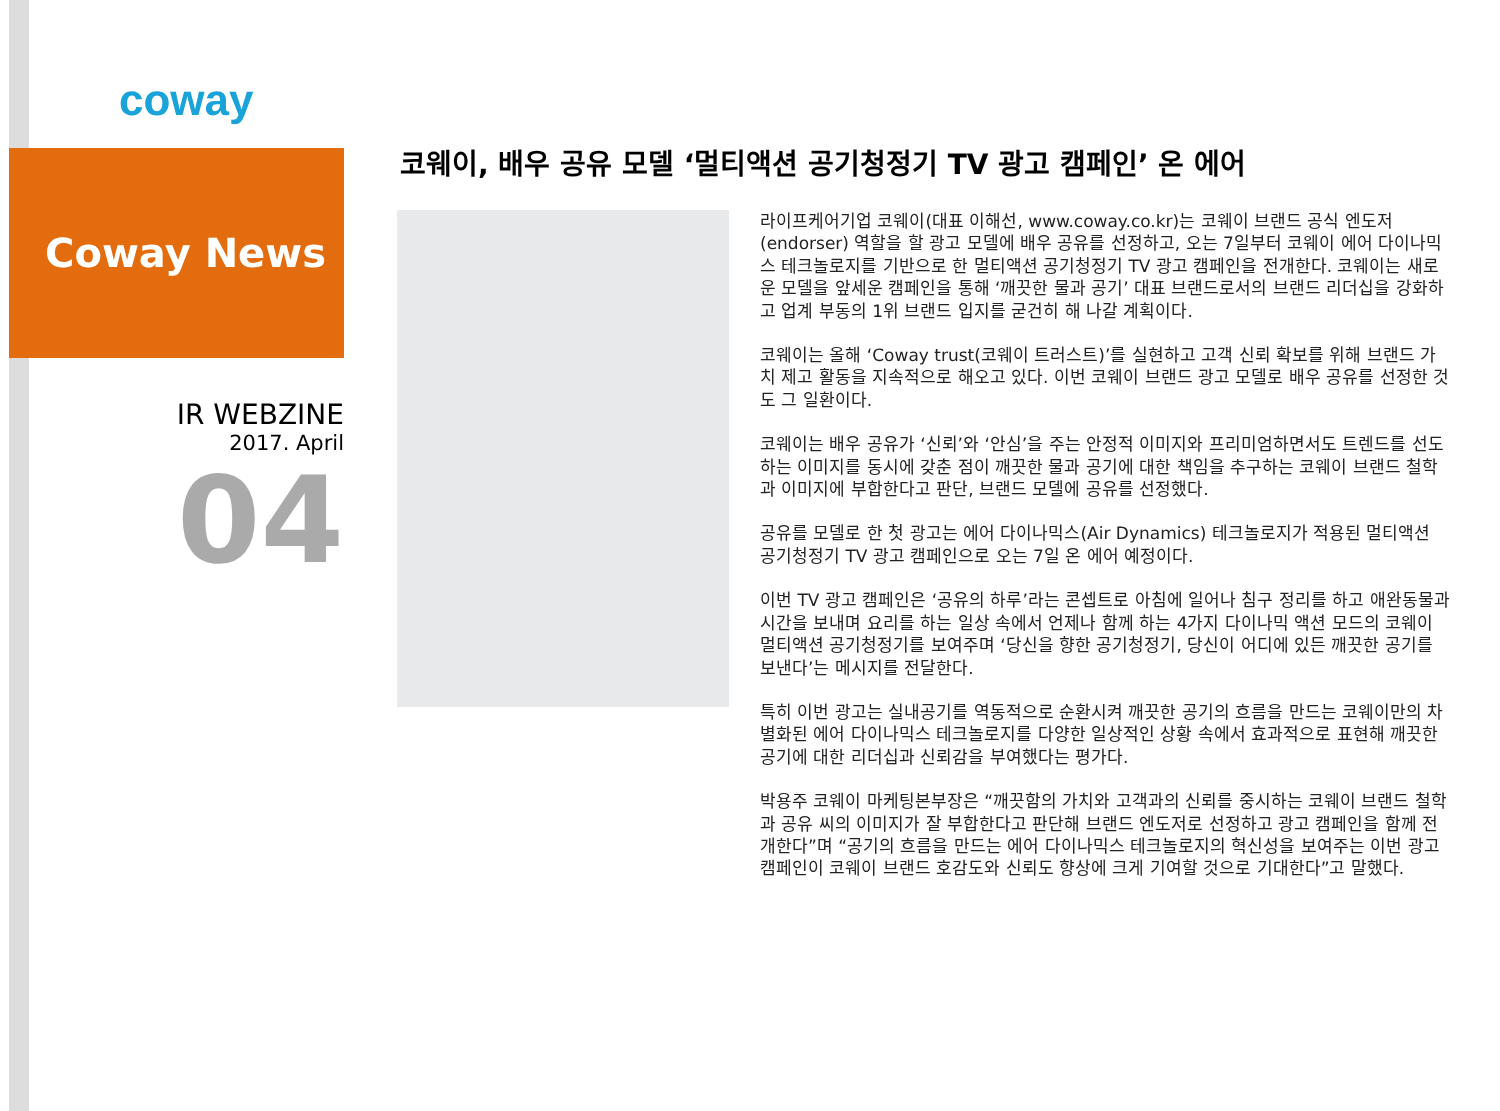coway
Coway News
IR WEBZINE
2017. April
04
코웨이, 배우 공유 모델 ‘멀티액션 공기청정기 TV 광고 캠페인’ 온 에어
라이프케어기업 코웨이(대표 이해선, www.coway.co.kr)는 코웨이 브랜드 공식 엔도저(endorser) 역할을 할 광고 모델에 배우 공유를 선정하고, 오는 7일부터 코웨이 에어 다이나믹스 테크놀로지를 기반으로 한 멀티액션 공기청정기 TV 광고 캠페인을 전개한다. 코웨이는 새로운 모델을 앞세운 캠페인을 통해 ‘깨끗한 물과 공기’ 대표 브랜드로서의 브랜드 리더십을 강화하고 업계 부동의 1위 브랜드 입지를 굳건히 해 나갈 계획이다.
코웨이는 올해 ‘Coway trust(코웨이 트러스트)’를 실현하고 고객 신뢰 확보를 위해 브랜드 가치 제고 활동을 지속적으로 해오고 있다. 이번 코웨이 브랜드 광고 모델로 배우 공유를 선정한 것도 그 일환이다.
코웨이는 배우 공유가 ‘신뢰’와 ‘안심’을 주는 안정적 이미지와 프리미엄하면서도 트렌드를 선도하는 이미지를 동시에 갖춘 점이 깨끗한 물과 공기에 대한 책임을 추구하는 코웨이 브랜드 철학과 이미지에 부합한다고 판단, 브랜드 모델에 공유를 선정했다.
공유를 모델로 한 첫 광고는 에어 다이나믹스(Air Dynamics) 테크놀로지가 적용된 멀티액션 공기청정기 TV 광고 캠페인으로 오는 7일 온 에어 예정이다.
이번 TV 광고 캠페인은 ‘공유의 하루’라는 콘셉트로 아침에 일어나 침구 정리를 하고 애완동물과 시간을 보내며 요리를 하는 일상 속에서 언제나 함께 하는 4가지 다이나믹 액션 모드의 코웨이 멀티액션 공기청정기를 보여주며 ‘당신을 향한 공기청정기, 당신이 어디에 있든 깨끗한 공기를 보낸다’는 메시지를 전달한다.
특히 이번 광고는 실내공기를 역동적으로 순환시켜 깨끗한 공기의 흐름을 만드는 코웨이만의 차별화된 에어 다이나믹스 테크놀로지를 다양한 일상적인 상황 속에서 효과적으로 표현해 깨끗한 공기에 대한 리더십과 신뢰감을 부여했다는 평가다.
박용주 코웨이 마케팅본부장은 “깨끗함의 가치와 고객과의 신뢰를 중시하는 코웨이 브랜드 철학과 공유 씨의 이미지가 잘 부합한다고 판단해 브랜드 엔도저로 선정하고 광고 캠페인을 함께 전개한다”며 “공기의 흐름을 만드는 에어 다이나믹스 테크놀로지의 혁신성을 보여주는 이번 광고 캠페인이 코웨이 브랜드 호감도와 신뢰도 향상에 크게 기여할 것으로 기대한다”고 말했다.